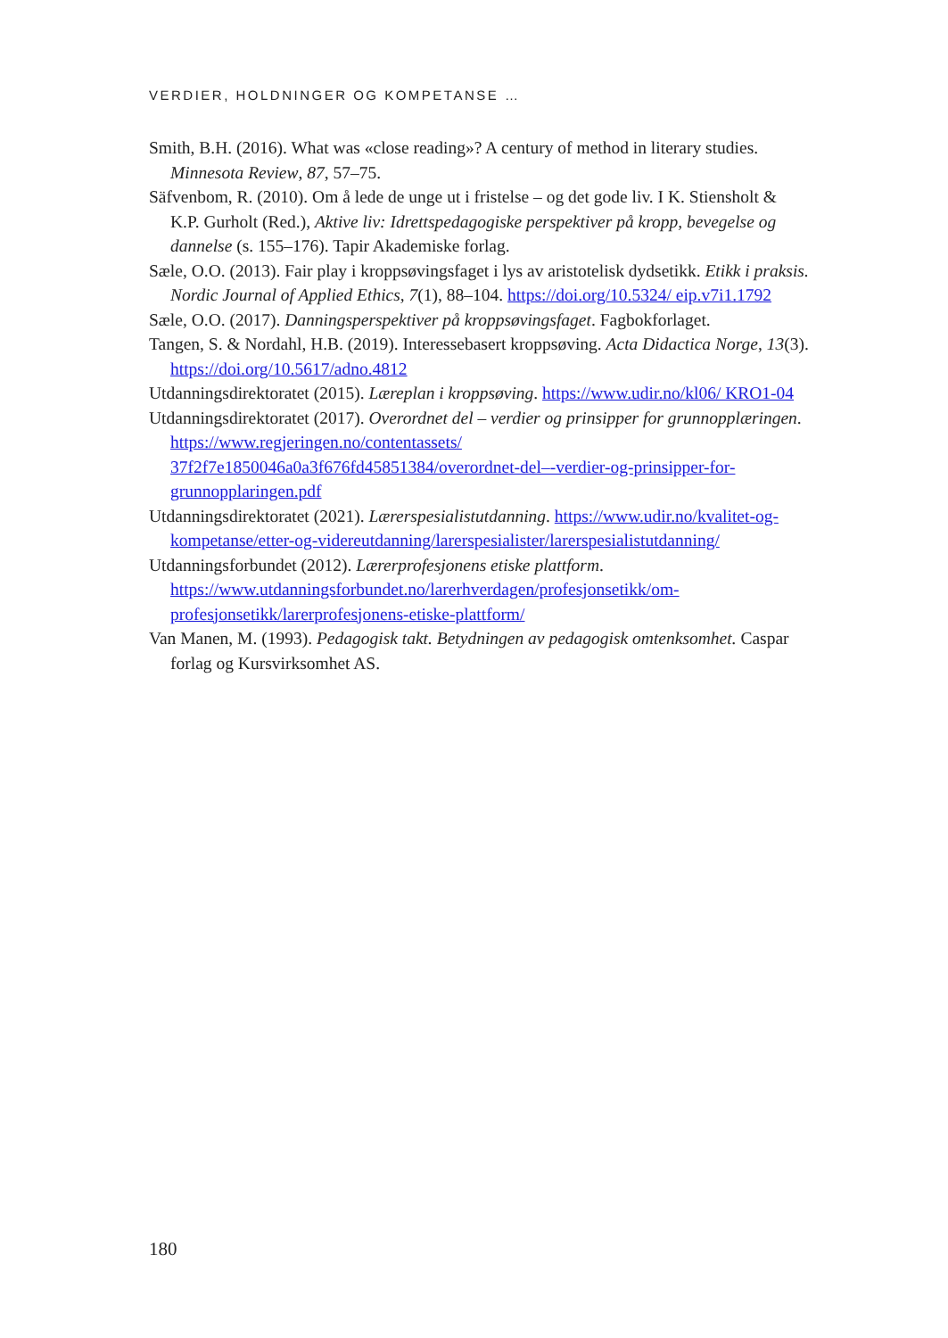VERDIER, HOLDNINGER OG KOMPETANSE …
Smith, B.H. (2016). What was «close reading»? A century of method in literary studies. Minnesota Review, 87, 57–75.
Säfvenbom, R. (2010). Om å lede de unge ut i fristelse – og det gode liv. I K. Stiensholt & K.P. Gurholt (Red.), Aktive liv: Idrettspedagogiske perspektiver på kropp, bevegelse og dannelse (s. 155–176). Tapir Akademiske forlag.
Sæle, O.O. (2013). Fair play i kroppsøvingsfaget i lys av aristotelisk dydsetikk. Etikk i praksis. Nordic Journal of Applied Ethics, 7(1), 88–104. https://doi.org/10.5324/ eip.v7i1.1792
Sæle, O.O. (2017). Danningsperspektiver på kroppsøvingsfaget. Fagbokforlaget.
Tangen, S. & Nordahl, H.B. (2019). Interessebasert kroppsøving. Acta Didactica Norge, 13(3). https://doi.org/10.5617/adno.4812
Utdanningsdirektoratet (2015). Læreplan i kroppsøving. https://www.udir.no/kl06/ KRO1-04
Utdanningsdirektoratet (2017). Overordnet del – verdier og prinsipper for grunnopplæringen. https://www.regjeringen.no/contentassets/ 37f2f7e1850046a0a3f676fd45851384/overordnet-del–-verdier-og-prinsipper-for-grunnopplaringen.pdf
Utdanningsdirektoratet (2021). Lærerspesialistutdanning. https://www.udir.no/kvalitet-og-kompetanse/etter-og-videreutdanning/larerspesialister/larerspesialistutdanning/
Utdanningsforbundet (2012). Lærerprofesjonens etiske plattform. https://www.utdanningsforbundet.no/larerhverdagen/profesjonsetikk/om-profesjonsetikk/larerprofesjonens-etiske-plattform/
Van Manen, M. (1993). Pedagogisk takt. Betydningen av pedagogisk omtenksomhet. Caspar forlag og Kursvirksomhet AS.
180